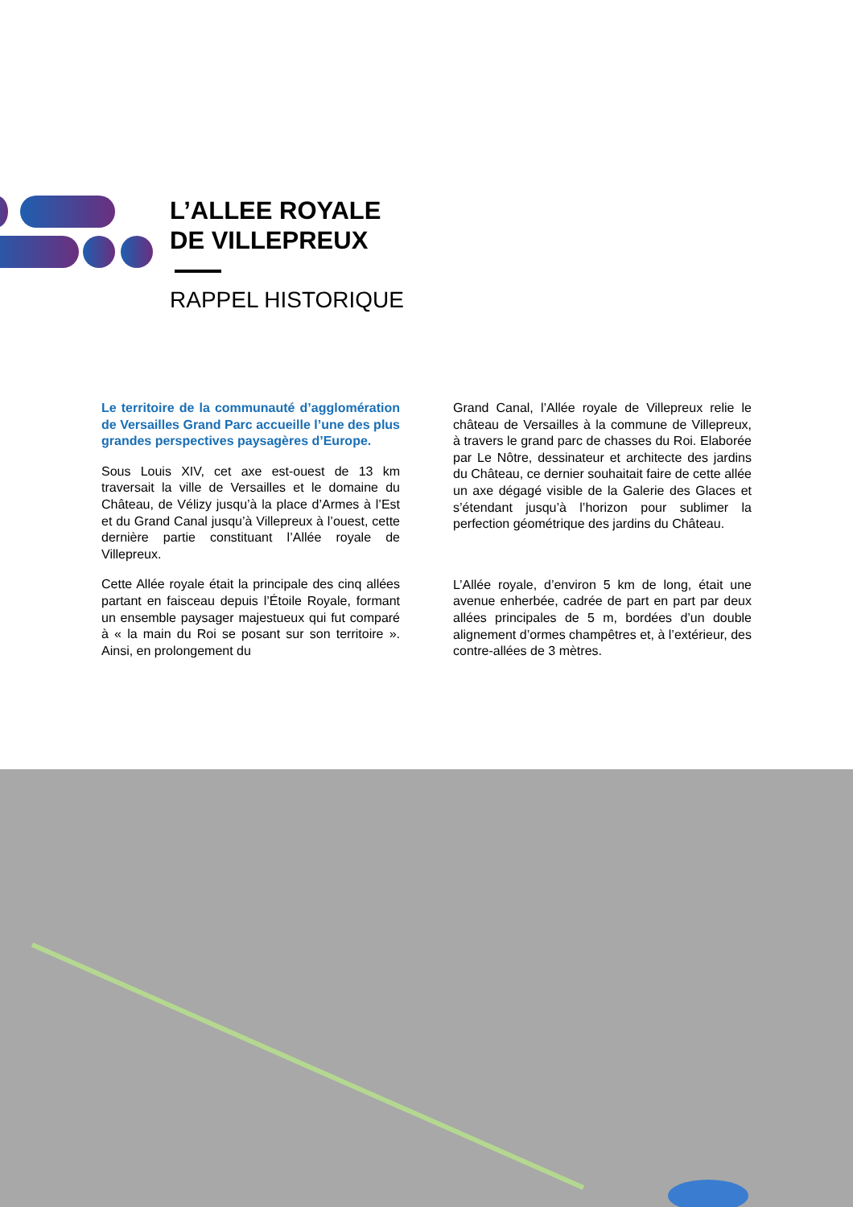L’ALLEE ROYALE
DE VILLEPREUX
RAPPEL HISTORIQUE
Le territoire de la communauté d’agglomération de Versailles Grand Parc accueille l’une des plus grandes perspectives paysagères d’Europe.
Sous Louis XIV, cet axe est-ouest de 13 km traversait la ville de Versailles et le domaine du Château, de Vélizy jusqu’à la place d’Armes à l’Est et du Grand Canal jusqu’à Villepreux à l’ouest, cette dernière partie constituant l’Allée royale de Villepreux.
Cette Allée royale était la principale des cinq allées partant en faisceau depuis l’Étoile Royale, formant un ensemble paysager majestueux qui fut comparé à « la main du Roi se posant sur son territoire ». Ainsi, en prolongement du
Grand Canal, l’Allée royale de Villepreux relie le château de Versailles à la commune de Villepreux, à travers le grand parc de chasses du Roi. Elaborée par Le Nôtre, dessinateur et architecte des jardins du Château, ce dernier souhaitait faire de cette allée un axe dégagé visible de la Galerie des Glaces et s’étendant jusqu’à l’horizon pour sublimer la perfection géométrique des jardins du Château.
L’Allée royale, d’environ 5 km de long, était une avenue enherbée, cadrée de part en part par deux allées principales de 5 m, bordées d’un double alignement d’ormes champêtres et, à l’extérieur, des contre-allées de 3 mètres.